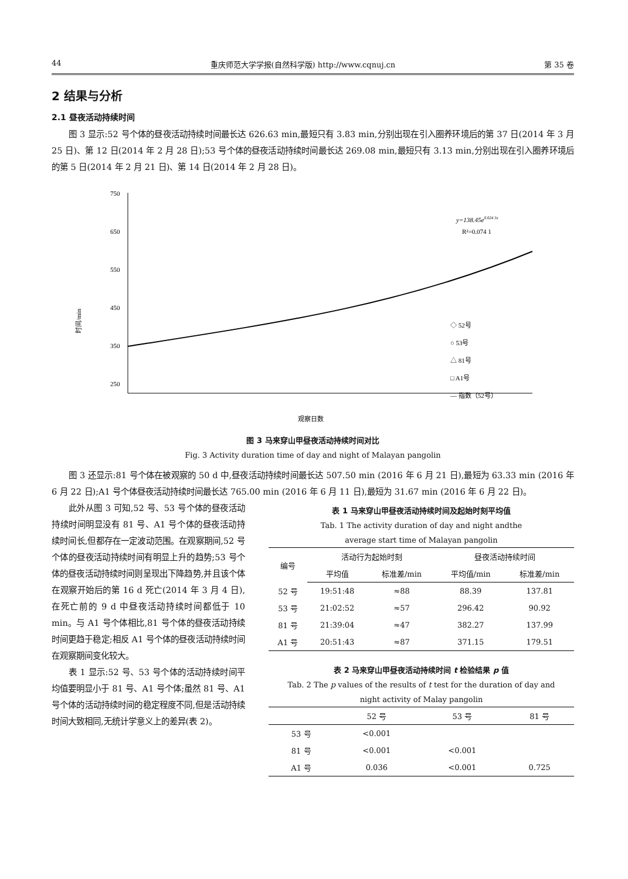44 重庆师范大学学报(自然科学版) http://www.cqnuj.cn 第 35 卷
2 结果与分析
2.1 昼夜活动持续时间
图 3 显示:52 号个体的昼夜活动持续时间最长达 626.63 min,最短只有 3.83 min,分别出现在引入圈养环境后的第 37 日(2014 年 3 月 25 日)、第 12 日(2014 年 2 月 28 日);53 号个体的昼夜活动持续时间最长达 269.08 min,最短只有 3.13 min,分别出现在引入圈养环境后的第 5 日(2014 年 2 月 21 日)、第 14 日(2014 年 2 月 28 日)。
750
650
550
450
350
250
时间/min
观察日数
y=138.45e0.024 3x
R²=0.074 1
◇ 52号
○ 53号
△ 81号
□ A1号
— 指数（52号）
图 3 马来穿山甲昼夜活动持续时间对比
Fig. 3 Activity duration time of day and night of Malayan pangolin
图 3 还显示:81 号个体在被观察的 50 d 中,昼夜活动持续时间最长达 507.50 min (2016 年 6 月 21 日),最短为 63.33 min (2016 年 6 月 22 日);A1 号个体昼夜活动持续时间最长达 765.00 min (2016 年 6 月 11 日),最短为 31.67 min (2016 年 6 月 22 日)。
此外从图 3 可知,52 号、53 号个体的昼夜活动持续时间明显没有 81 号、A1 号个体的昼夜活动持续时间长,但都存在一定波动范围。在观察期间,52 号个体的昼夜活动持续时间有明显上升的趋势;53 号个体的昼夜活动持续时间则呈现出下降趋势,并且该个体在观察开始后的第 16 d 死亡(2014 年 3 月 4 日),在死亡前的 9 d 中昼夜活动持续时间都低于 10 min。与 A1 号个体相比,81 号个体的昼夜活动持续时间更趋于稳定;相反 A1 号个体的昼夜活动持续时间在观察期间变化较大。
表 1 显示:52 号、53 号个体的活动持续时间平均值要明显小于 81 号、A1 号个体;虽然 81 号、A1 号个体的活动持续时间的稳定程度不同,但是活动持续时间大致相同,无统计学意义上的差异(表 2)。
表 1 马来穿山甲昼夜活动持续时间及起始时刻平均值
Tab. 1 The activity duration of day and night andthe
average start time of Malayan pangolin
| 编号 | 活动行为起始时刻 | | 昼夜活动持续时间 | |
| --- | --- | --- | --- | --- |
| | 平均值 | 标准差/min | 平均值/min | 标准差/min |
| 52 号 | 19:51:48 | ≈88 | 88.39 | 137.81 |
| 53 号 | 21:02:52 | ≈57 | 296.42 | 90.92 |
| 81 号 | 21:39:04 | ≈47 | 382.27 | 137.99 |
| A1 号 | 20:51:43 | ≈87 | 371.15 | 179.51 |
表 2 马来穿山甲昼夜活动持续时间 t 检验结果 p 值
Tab. 2 The p values of the results of t test for the duration of day and
night activity of Malay pangolin
| | 52 号 | 53 号 | 81 号 |
| --- | --- | --- | --- |
| 53 号 | <0.001 | | |
| 81 号 | <0.001 | <0.001 | |
| A1 号 | 0.036 | <0.001 | 0.725 |